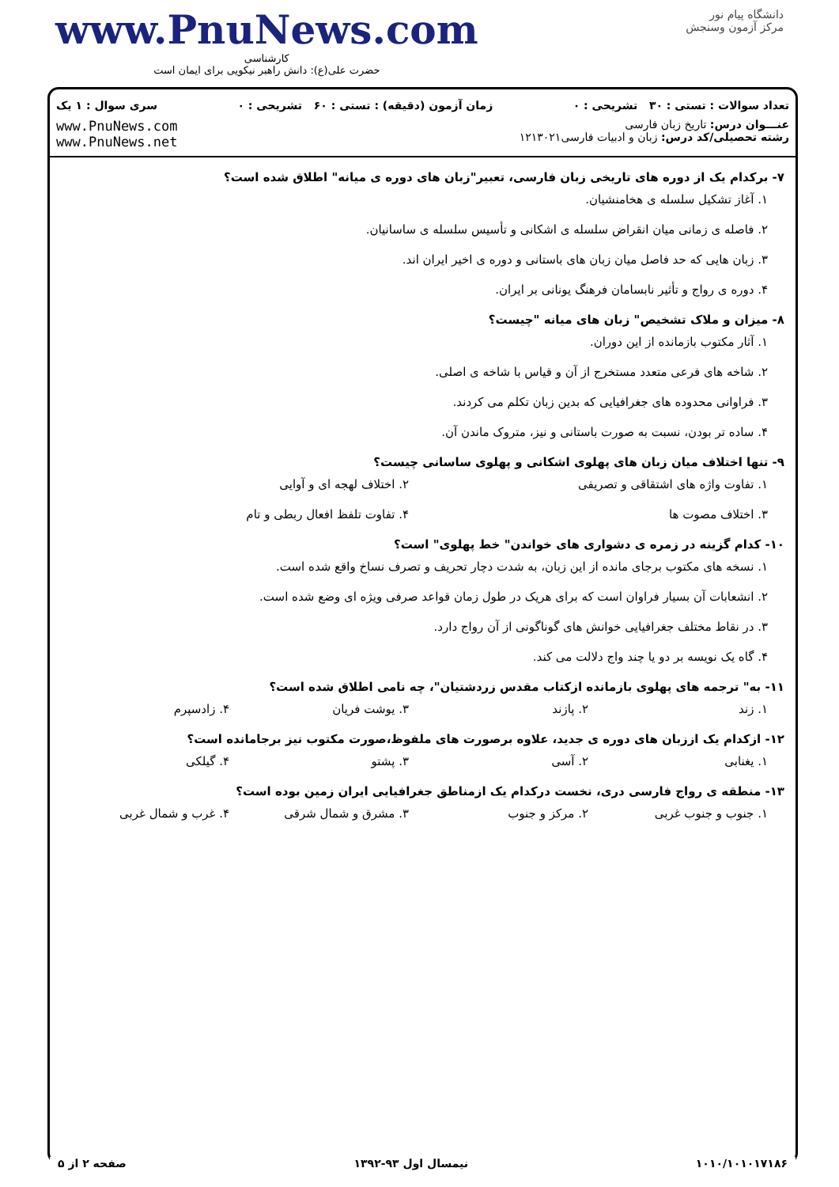www.PnuNews.com
کارشناسی
حضرت علی(ع): دانش راهبر نیکویی برای ایمان است
دانشگاه پیام نور
مرکز آزمون وسنجش
تعداد سوالات : تستی : ۳۰ تشریحی : ۰ زمان آزمون (دقیقه) : تستی : ۶۰ تشریحی : ۰ سری سوال : ۱ یک
عنـــوان درس: تاریخ زبان فارسی
رشته تحصیلی/کد درس: زبان و ادبیات فارسی۱۲۱۳۰۲۱
www.PnuNews.com
www.PnuNews.net
۷- برکدام یک از دوره های تاریخی زبان فارسی، تعبیر"زبان های دوره ی میانه" اطلاق شده است؟
۱. آغاز تشکیل سلسله ی هخامنشیان.
۲. فاصله ی زمانی میان انقراض سلسله ی اشکانی و تأسیس سلسله ی ساسانیان.
۳. زبان هایی که حد فاصل میان زبان های باستانی و دوره ی اخیر ایران اند.
۴. دوره ی رواج و تأثیر نابسامان فرهنگ یونانی بر ایران.
۸- میزان و ملاک تشخیص" زبان های میانه "چیست؟
۱. آثار مکتوب بازمانده از این دوران.
۲. شاخه های فرعی متعدد مستخرج از آن و قیاس با شاخه ی اصلی.
۳. فراوانی محدوده های جغرافیایی که بدین زبان تکلم می کردند.
۴. ساده تر بودن، نسبت به صورت باستانی و نیز، متروک ماندن آن.
۹- تنها اختلاف میان زبان های پهلوی اشکانی و پهلوی ساسانی چیست؟
۱. تفاوت واژه های اشتقاقی و تصریفی ۲. اختلاف لهجه ای و آوایی
۳. اختلاف مصوت ها ۴. تفاوت تلفظ افعال ربطی و تام
۱۰- کدام گزینه در زمره ی دشواری های خواندن" خط پهلوی" است؟
۱. نسخه های مکتوب برجای مانده از این زبان، به شدت دچار تحریف و تصرف نساخ واقع شده است.
۲. انشعابات آن بسیار فراوان است که برای هریک در طول زمان قواعد صرفی ویژه ای وضع شده است.
۳. در نقاط مختلف جغرافیایی خوانش های گوناگونی از آن رواج دارد.
۴. گاه یک نویسه بر دو یا چند واج دلالت می کند.
۱۱- به" ترجمه های پهلوی بازمانده ازکتاب مقدس زردشتیان"، چه نامی اطلاق شده است؟
۱. زند ۲. پازند ۳. یوشت فریان ۴. زادسپرم
۱۲- ازکدام یک اززبان های دوره ی جدید، علاوه برصورت های ملفوظ،صورت مکتوب نیز برجامانده است؟
۱. یغنابی ۲. آسی ۳. پشتو ۴. گیلکی
۱۳- منطقه ی رواج فارسی دری، نخست درکدام یک ازمناطق جغرافیایی ایران زمین بوده است؟
۱. جنوب و جنوب غربی ۲. مرکز و جنوب ۳. مشرق و شمال شرقی ۴. غرب و شمال غربی
۱۰۱۰/۱۰۱۰۱۷۱۸۶ نیمسال اول ۹۳-۱۳۹۲ صفحه ۲ از ۵